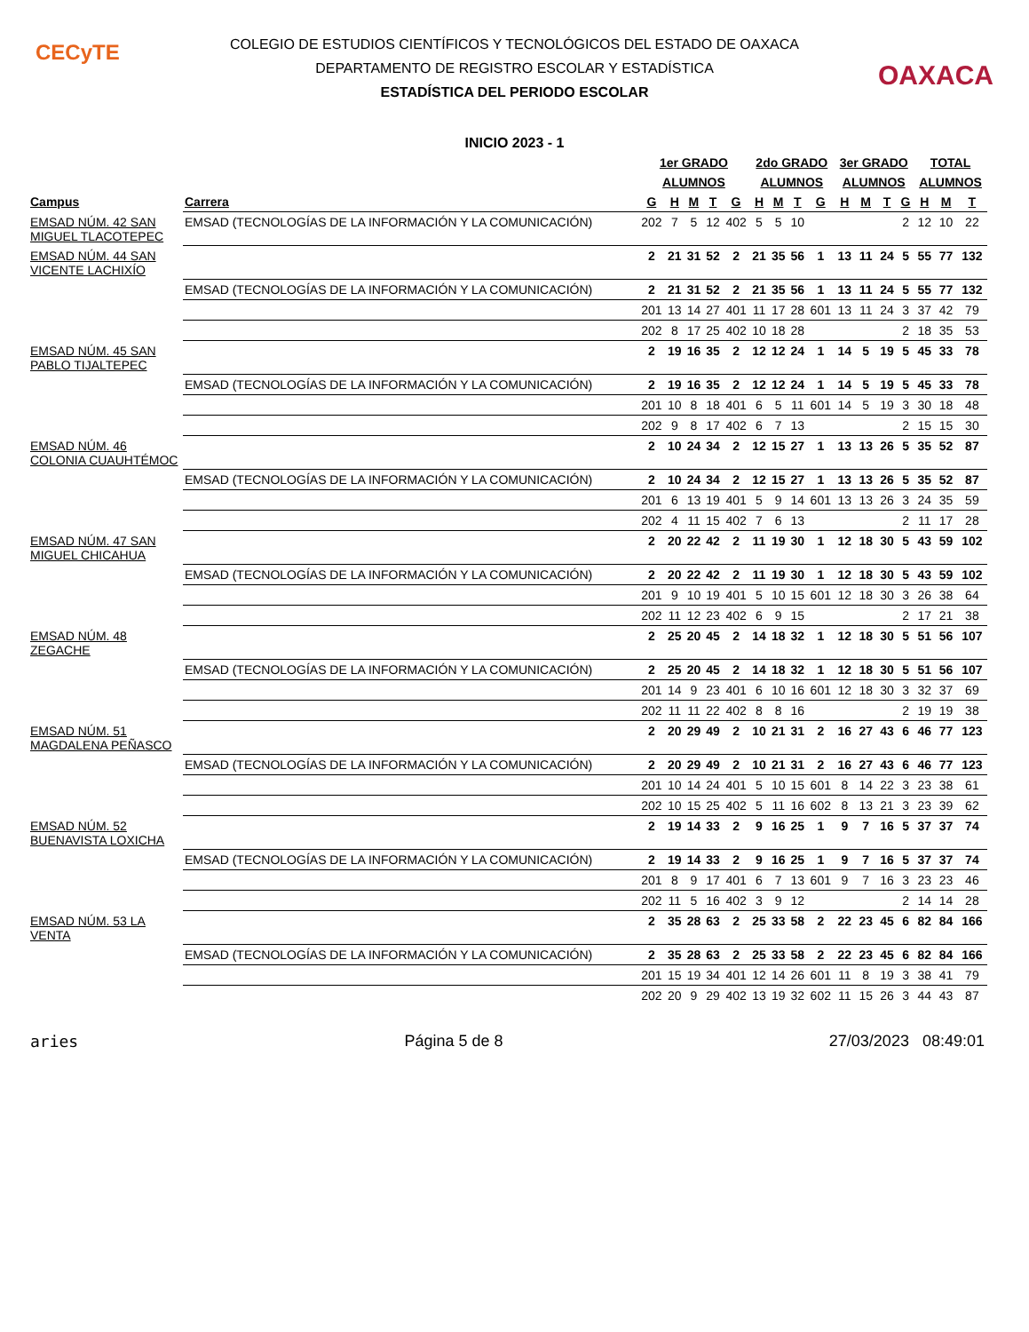CECyTE
OAXACA
COLEGIO DE ESTUDIOS CIENTÍFICOS Y TECNOLÓGICOS DEL ESTADO DE OAXACA
DEPARTAMENTO DE REGISTRO ESCOLAR Y ESTADÍSTICA
ESTADÍSTICA DEL PERIODO ESCOLAR
INICIO 2023 - 1
| | | 1er GRADO | | | | | 2do GRADO | | | | 3er GRADO | | | | TOTAL | | |
| --- | --- | --- | --- | --- | --- | --- | --- | --- | --- | --- | --- | --- | --- | --- | --- | --- | --- |
| | | ALUMNOS | | | | | ALUMNOS | | | | ALUMNOS | | | | ALUMNOS | | |
| Campus | Carrera | G | H | M | T | G | H | M | T | G | H | M | T | G | H | M | T |
| EMSAD NÚM. 42 SAN MIGUEL TLACOTEPEC | EMSAD (TECNOLOGÍAS DE LA INFORMACIÓN Y LA COMUNICACIÓN) | 202 | 7 | 5 | 12 | 402 | 5 | 5 | 10 | | | | | 2 | 12 | 10 | 22 |
| EMSAD NÚM. 44 SAN VICENTE LACHIXÍO | | 2 | 21 | 31 | 52 | 2 | 21 | 35 | 56 | 1 | 13 | 11 | 24 | 5 | 55 | 77 | 132 |
| | EMSAD (TECNOLOGÍAS DE LA INFORMACIÓN Y LA COMUNICACIÓN) | 2 | 21 | 31 | 52 | 2 | 21 | 35 | 56 | 1 | 13 | 11 | 24 | 5 | 55 | 77 | 132 |
| | | 201 | 13 | 14 | 27 | 401 | 11 | 17 | 28 | 601 | 13 | 11 | 24 | 3 | 37 | 42 | 79 |
| | | 202 | 8 | 17 | 25 | 402 | 10 | 18 | 28 | | | | | 2 | 18 | 35 | 53 |
| EMSAD NÚM. 45 SAN PABLO TIJALTEPEC | | 2 | 19 | 16 | 35 | 2 | 12 | 12 | 24 | 1 | 14 | 5 | 19 | 5 | 45 | 33 | 78 |
| | EMSAD (TECNOLOGÍAS DE LA INFORMACIÓN Y LA COMUNICACIÓN) | 2 | 19 | 16 | 35 | 2 | 12 | 12 | 24 | 1 | 14 | 5 | 19 | 5 | 45 | 33 | 78 |
| | | 201 | 10 | 8 | 18 | 401 | 6 | 5 | 11 | 601 | 14 | 5 | 19 | 3 | 30 | 18 | 48 |
| | | 202 | 9 | 8 | 17 | 402 | 6 | 7 | 13 | | | | | 2 | 15 | 15 | 30 |
| EMSAD NÚM. 46 COLONIA CUAUHTÉMOC | | 2 | 10 | 24 | 34 | 2 | 12 | 15 | 27 | 1 | 13 | 13 | 26 | 5 | 35 | 52 | 87 |
| | EMSAD (TECNOLOGÍAS DE LA INFORMACIÓN Y LA COMUNICACIÓN) | 2 | 10 | 24 | 34 | 2 | 12 | 15 | 27 | 1 | 13 | 13 | 26 | 5 | 35 | 52 | 87 |
| | | 201 | 6 | 13 | 19 | 401 | 5 | 9 | 14 | 601 | 13 | 13 | 26 | 3 | 24 | 35 | 59 |
| | | 202 | 4 | 11 | 15 | 402 | 7 | 6 | 13 | | | | | 2 | 11 | 17 | 28 |
| EMSAD NÚM. 47 SAN MIGUEL CHICAHUA | | 2 | 20 | 22 | 42 | 2 | 11 | 19 | 30 | 1 | 12 | 18 | 30 | 5 | 43 | 59 | 102 |
| | EMSAD (TECNOLOGÍAS DE LA INFORMACIÓN Y LA COMUNICACIÓN) | 2 | 20 | 22 | 42 | 2 | 11 | 19 | 30 | 1 | 12 | 18 | 30 | 5 | 43 | 59 | 102 |
| | | 201 | 9 | 10 | 19 | 401 | 5 | 10 | 15 | 601 | 12 | 18 | 30 | 3 | 26 | 38 | 64 |
| | | 202 | 11 | 12 | 23 | 402 | 6 | 9 | 15 | | | | | 2 | 17 | 21 | 38 |
| EMSAD NÚM. 48 ZEGACHE | | 2 | 25 | 20 | 45 | 2 | 14 | 18 | 32 | 1 | 12 | 18 | 30 | 5 | 51 | 56 | 107 |
| | EMSAD (TECNOLOGÍAS DE LA INFORMACIÓN Y LA COMUNICACIÓN) | 2 | 25 | 20 | 45 | 2 | 14 | 18 | 32 | 1 | 12 | 18 | 30 | 5 | 51 | 56 | 107 |
| | | 201 | 14 | 9 | 23 | 401 | 6 | 10 | 16 | 601 | 12 | 18 | 30 | 3 | 32 | 37 | 69 |
| | | 202 | 11 | 11 | 22 | 402 | 8 | 8 | 16 | | | | | 2 | 19 | 19 | 38 |
| EMSAD NÚM. 51 MAGDALENA PEÑASCO | | 2 | 20 | 29 | 49 | 2 | 10 | 21 | 31 | 2 | 16 | 27 | 43 | 6 | 46 | 77 | 123 |
| | EMSAD (TECNOLOGÍAS DE LA INFORMACIÓN Y LA COMUNICACIÓN) | 2 | 20 | 29 | 49 | 2 | 10 | 21 | 31 | 2 | 16 | 27 | 43 | 6 | 46 | 77 | 123 |
| | | 201 | 10 | 14 | 24 | 401 | 5 | 10 | 15 | 601 | 8 | 14 | 22 | 3 | 23 | 38 | 61 |
| | | 202 | 10 | 15 | 25 | 402 | 5 | 11 | 16 | 602 | 8 | 13 | 21 | 3 | 23 | 39 | 62 |
| EMSAD NÚM. 52 BUENAVISTA LOXICHA | | 2 | 19 | 14 | 33 | 2 | 9 | 16 | 25 | 1 | 9 | 7 | 16 | 5 | 37 | 37 | 74 |
| | EMSAD (TECNOLOGÍAS DE LA INFORMACIÓN Y LA COMUNICACIÓN) | 2 | 19 | 14 | 33 | 2 | 9 | 16 | 25 | 1 | 9 | 7 | 16 | 5 | 37 | 37 | 74 |
| | | 201 | 8 | 9 | 17 | 401 | 6 | 7 | 13 | 601 | 9 | 7 | 16 | 3 | 23 | 23 | 46 |
| | | 202 | 11 | 5 | 16 | 402 | 3 | 9 | 12 | | | | | 2 | 14 | 14 | 28 |
| EMSAD NÚM. 53 LA VENTA | | 2 | 35 | 28 | 63 | 2 | 25 | 33 | 58 | 2 | 22 | 23 | 45 | 6 | 82 | 84 | 166 |
| | EMSAD (TECNOLOGÍAS DE LA INFORMACIÓN Y LA COMUNICACIÓN) | 2 | 35 | 28 | 63 | 2 | 25 | 33 | 58 | 2 | 22 | 23 | 45 | 6 | 82 | 84 | 166 |
| | | 201 | 15 | 19 | 34 | 401 | 12 | 14 | 26 | 601 | 11 | 8 | 19 | 3 | 38 | 41 | 79 |
| | | 202 | 20 | 9 | 29 | 402 | 13 | 19 | 32 | 602 | 11 | 15 | 26 | 3 | 44 | 43 | 87 |
aries Página 5 de 8 27/03/2023 08:49:01